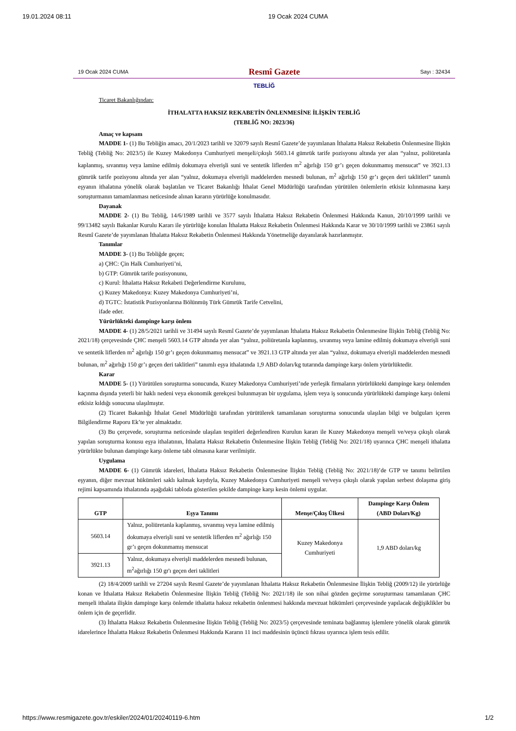19.01.2024 08:11 19 Ocak 2024 CUMA
19 Ocak 2024 CUMA Resmî Gazete Sayı : 32434
TEBLİĞ
Ticaret Bakanlığından:
İTHALATTA HAKSIZ REKABETİN ÖNLENMESİNE İLİŞKİN TEBLİĞ
(TEBLİĞ NO: 2023/36)
Amaç ve kapsam
MADDE 1- (1) Bu Tebliğin amacı, 20/1/2023 tarihli ve 32079 sayılı Resmî Gazete’de yayımlanan İthalatta Haksız Rekabetin Önlenmesine İlişkin Tebliğ (Tebliğ No: 2023/5) ile Kuzey Makedonya Cumhuriyeti menşeli/çıkışlı 5603.14 gümrük tarife pozisyonu altında yer alan “yalnız, poliüretanla kaplanmış, sıvanmış veya lamine edilmiş dokumaya elverişli suni ve sentetik liflerden m<sup>2</sup> ağırlığı 150 gr’ı geçen dokunmamış mensucat” ve 3921.13 gümrük tarife pozisyonu altında yer alan “yalnız, dokumaya elverişli maddelerden mesnedi bulunan, m<sup>2</sup> ağırlığı 150 gr’ı geçen deri taklitleri” tanımlı eşyanın ithalatına yönelik olarak başlatılan ve Ticaret Bakanlığı İthalat Genel Müdürlüğü tarafından yürütülen önlemlerin etkisiz kılınmasına karşı soruşturmanın tamamlanması neticesinde alınan kararın yürürlüğe konulmasıdır.
Dayanak
MADDE 2- (1) Bu Tebliğ, 14/6/1989 tarihli ve 3577 sayılı İthalatta Haksız Rekabetin Önlenmesi Hakkında Kanun, 20/10/1999 tarihli ve 99/13482 sayılı Bakanlar Kurulu Kararı ile yürürlüğe konulan İthalatta Haksız Rekabetin Önlenmesi Hakkında Karar ve 30/10/1999 tarihli ve 23861 sayılı Resmî Gazete’de yayımlanan İthalatta Haksız Rekabetin Önlenmesi Hakkında Yönetmeliğe dayanılarak hazırlanmıştır.
Tanımlar
MADDE 3- (1) Bu Tebliğde geçen;
a) ÇHC: Çin Halk Cumhuriyeti’ni,
b) GTP: Gümrük tarife pozisyonunu,
c) Kurul: İthalatta Haksız Rekabeti Değerlendirme Kurulunu,
ç) Kuzey Makedonya: Kuzey Makedonya Cumhuriyeti’ni,
d) TGTC: İstatistik Pozisyonlarına Bölünmüş Türk Gümrük Tarife Cetvelini,
ifade eder.
Yürürlükteki dampinge karşı önlem
MADDE 4- (1) 28/5/2021 tarihli ve 31494 sayılı Resmî Gazete’de yayımlanan İthalatta Haksız Rekabetin Önlenmesine İlişkin Tebliğ (Tebliğ No: 2021/18) çerçevesinde ÇHC menşeli 5603.14 GTP altında yer alan “yalnız, poliüretanla kaplanmış, sıvanmış veya lamine edilmiş dokumaya elverişli suni ve sentetik liflerden m<sup>2</sup> ağırlığı 150 gr’ı geçen dokunmamış mensucat” ve 3921.13 GTP altında yer alan “yalnız, dokumaya elverişli maddelerden mesnedi bulunan, m<sup>2</sup> ağırlığı 150 gr’ı geçen deri taklitleri” tanımlı eşya ithalatında 1,9 ABD doları/kg tutarında dampinge karşı önlem yürürlüktedir.
Karar
MADDE 5- (1) Yürütülen soruşturma sonucunda, Kuzey Makedonya Cumhuriyeti’nde yerleşik firmaların yürürlükteki dampinge karşı önlemden kaçınma dışında yeterli bir haklı nedeni veya ekonomik gerekçesi bulunmayan bir uygulama, işlem veya iş sonucunda yürürlükteki dampinge karşı önlemi etkisiz kıldığı sonucuna ulaşılmıştır.
(2) Ticaret Bakanlığı İthalat Genel Müdürlüğü tarafından yürütülerek tamamlanan soruşturma sonucunda ulaşılan bilgi ve bulguları içeren Bilgilendirme Raporu Ek’te yer almaktadır.
(3) Bu çerçevede, soruşturma neticesinde ulaşılan tespitleri değerlendiren Kurulun kararı ile Kuzey Makedonya menşeli ve/veya çıkışlı olarak yapılan soruşturma konusu eşya ithalatının, İthalatta Haksız Rekabetin Önlenmesine İlişkin Tebliğ (Tebliğ No: 2021/18) uyarınca ÇHC menşeli ithalatta yürürlükte bulunan dampinge karşı önleme tabi olmasına karar verilmiştir.
Uygulama
MADDE 6- (1) Gümrük idareleri, İthalatta Haksız Rekabetin Önlenmesine İlişkin Tebliğ (Tebliğ No: 2021/18)’de GTP ve tanımı belirtilen eşyanın, diğer mevzuat hükümleri saklı kalmak kaydıyla, Kuzey Makedonya Cumhuriyeti menşeli ve/veya çıkışlı olarak yapılan serbest dolaşıma giriş rejimi kapsamında ithalatında aşağıdaki tabloda gösterilen şekilde dampinge karşı kesin önlemi uygular.
| GTP | Eşya Tanımı | Menşe/Çıkış Ülkesi | Dampinge Karşı Önlem (ABD Doları/Kg) |
| --- | --- | --- | --- |
| 5603.14 | Yalnız, poliüretanla kaplanmış, sıvanmış veya lamine edilmiş dokumaya elverişli suni ve sentetik liflerden m<sup>2</sup> ağırlığı 150 gr’ı geçen dokunmamış mensucat | Kuzey Makedonya Cumhuriyeti | 1,9 ABD doları/kg |
| 3921.13 | Yalnız, dokumaya elverişli maddelerden mesnedi bulunan, m<sup>2</sup>ağırlığı 150 gr'ı geçen deri taklitleri | | |
(2) 18/4/2009 tarihli ve 27204 sayılı Resmî Gazete’de yayımlanan İthalatta Haksız Rekabetin Önlenmesine İlişkin Tebliğ (2009/12) ile yürürlüğe konan ve İthalatta Haksız Rekabetin Önlenmesine İlişkin Tebliğ (Tebliğ No: 2021/18) ile son nihai gözden geçirme soruşturması tamamlanan ÇHC menşeli ithalata ilişkin dampinge karşı önlemde ithalatta haksız rekabetin önlenmesi hakkında mevzuat hükümleri çerçevesinde yapılacak değişiklikler bu önlem için de geçerlidir.
(3) İthalatta Haksız Rekabetin Önlenmesine İlişkin Tebliğ (Tebliğ No: 2023/5) çerçevesinde teminata bağlanmış işlemlere yönelik olarak gümrük idarelerince İthalatta Haksız Rekabetin Önlenmesi Hakkında Kararın 11 inci maddesinin üçüncü fıkrası uyarınca işlem tesis edilir.
https://www.resmigazete.gov.tr/eskiler/2024/01/20240119-6.htm 1/2